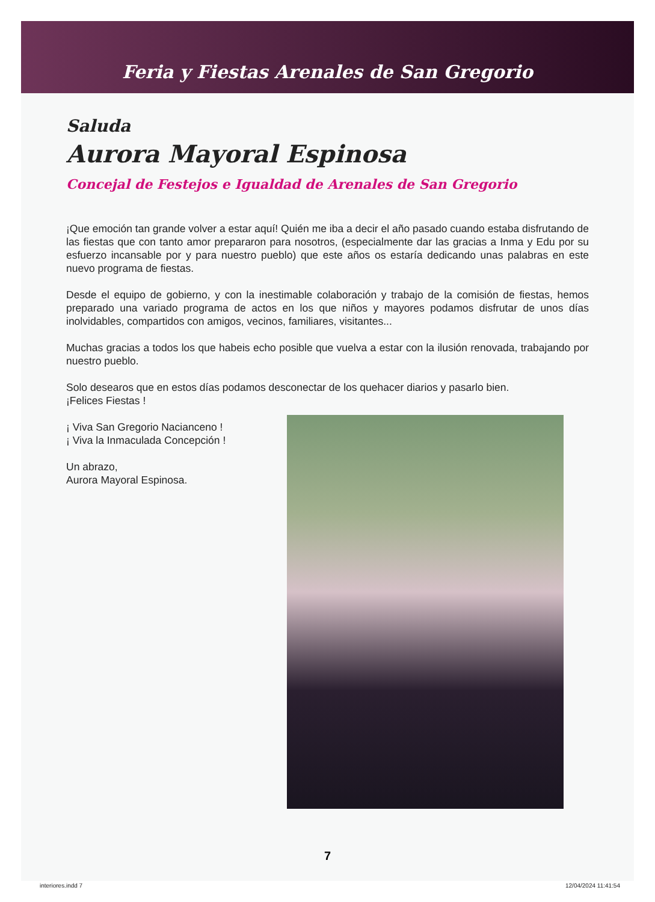Feria y Fiestas Arenales de San Gregorio
Saluda
Aurora Mayoral Espinosa
Concejal de Festejos e Igualdad de Arenales de San Gregorio
¡Que emoción tan grande volver a estar aquí! Quién me iba a decir el año pasado cuando estaba disfrutando de las fiestas que con tanto amor prepararon para nosotros, (especialmente dar las gracias a Inma y Edu por su esfuerzo incansable por y para nuestro pueblo) que este años os estaría dedicando unas palabras en este nuevo programa de fiestas.
Desde el equipo de gobierno, y con la inestimable colaboración y trabajo de la comisión de fiestas, hemos preparado una variado programa de actos en los que niños y mayores podamos disfrutar de unos días inolvidables, compartidos con amigos, vecinos, familiares, visitantes...
Muchas gracias a todos los que habeis echo posible que vuelva a estar con la ilusión renovada, trabajando por nuestro pueblo.
Solo desearos que en estos días podamos desconectar de los quehacer diarios y pasarlo bien.
¡Felices Fiestas !
¡ Viva San Gregorio Nacianceno !
¡ Viva la Inmaculada Concepción !
Un abrazo,
Aurora Mayoral Espinosa.
7
interiores.indd 7 12/04/2024 11:41:54